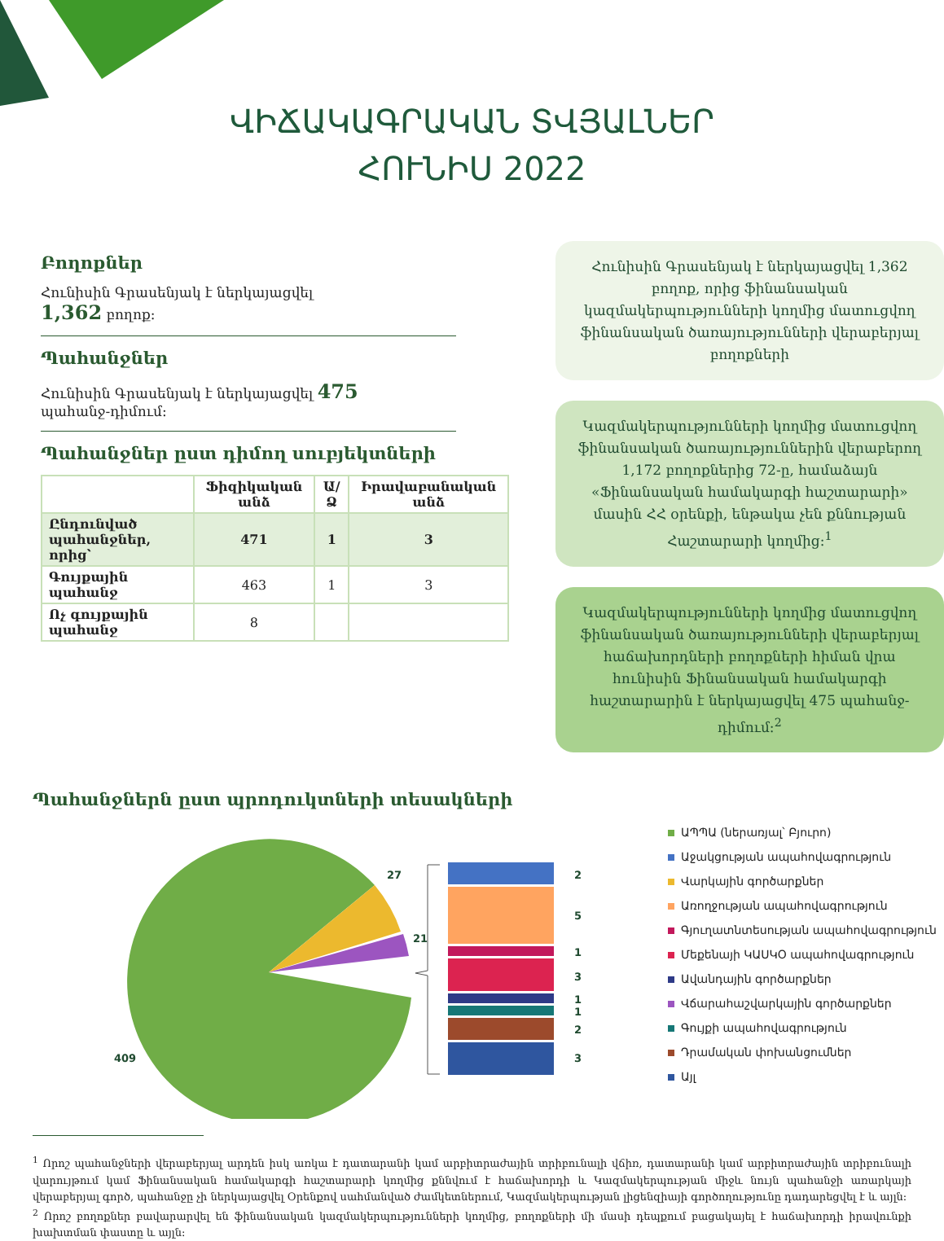ՎԻՃԱԿԱԳՐԱԿԱՆ ՏՎՅԱԼՆԵՐ
ՀՈՒՆԻՍ 2022
Բողոքներ
Հունիսին Գրասենյակ է ներկայացվել
1,362 բողոք։
Պահանջներ
Հունիսին Գրասենյակ է ներկայացվել 475
պահանջ-դիմում։
Պահանջներ ըստ դիմող սուբյեկտների
| | Ֆիզիկական անձ | Ա/Ձ | Իրավաբանական անձ |
| --- | --- | --- | --- |
| Ընդունված պահանջներ, որից՝ | 471 | 1 | 3 |
| Գույքային պահանջ | 463 | 1 | 3 |
| Ոչ գույքային պահանջ | 8 | | |
Հունիսին Գրասենյակ է ներկայացվել 1,362 բողոք, որից ֆինանսական կազմակերպությունների կողմից մատուցվող ֆինանսական ծառայությունների վերաբերյալ բողոքների
Կազմակերպությունների կողմից մատուցվող ֆինանսական ծառայություններին վերաբերող 1,172 բողոքներից 72-ը, համաձայն «Ֆինանսական համակարգի հաշտարարի» մասին ՀՀ օրենքի, ենթակա չեն քննության Հաշտարարի կողմից։<sup>1</sup>
Կազմակերպությունների կողմից մատուցվող ֆինանսական ծառայությունների վերաբերյալ հաճախորդների բողոքների հիման վրա հունիսին Ֆինանսական համակարգի հաշտարարին է ներկայացվել 475 պահանջ-դիմում։<sup>2</sup>
Պահանջներն ըստ պրոդուկտների տեսակների
27
21
409
2
5
1
3
1
1
2
3
ԱՊՊԱ (ներառյալ՝ Բյուրո)
Աջակցության ապահովագրություն
Վարկային գործարքներ
Առողջության ապահովագրություն
Գյուղատնտեսության ապահովագրություն
Մեքենայի ԿԱՍԿՕ ապահովագրություն
Ավանդային գործարքներ
Վճարահաշվարկային գործարքներ
Գույքի ապահովագրություն
Դրամական փոխանցումներ
Այլ
<sup>1</sup> Որոշ պահանջների վերաբերյալ արդեն իսկ առկա է դատարանի կամ արբիտրաժային տրիբունալի վճիռ, դատարանի կամ արբիտրաժային տրիբունալի վարույթում կամ Ֆինանսական համակարգի հաշտարարի կողմից քննվում է հաճախորդի և Կազմակերպության միջև նույն պահանջի առարկայի վերաբերյալ գործ, պահանջը չի ներկայացվել Օրենքով սահմանված ժամկետներում, Կազմակերպության լիցենզիայի գործողությունը դադարեցվել է և այլն։
<sup>2</sup> Որոշ բողոքներ բավարարվել են ֆինանսական կազմակերպությունների կողմից, բողոքների մի մասի դեպքում բացակայել է հաճախորդի իրավունքի խախտման փաստը և այլն։